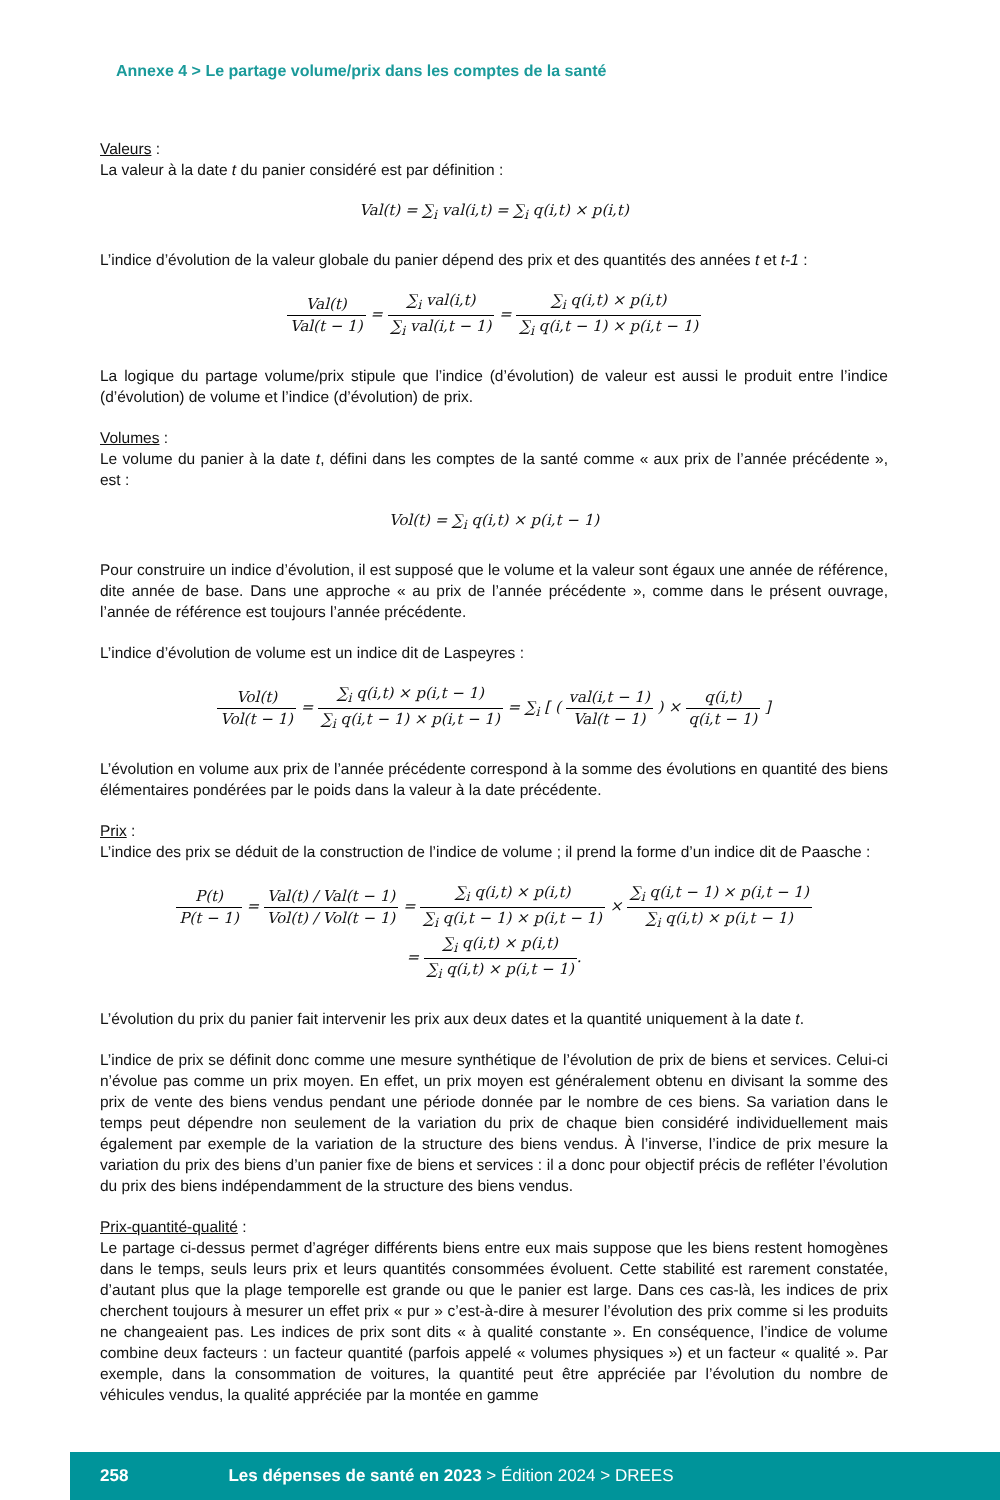Annexe 4 > Le partage volume/prix dans les comptes de la santé
Valeurs :
La valeur à la date t du panier considéré est par définition :
Val(t) = ∑<sub>i</sub> val(i,t) = ∑<sub>i</sub> q(i,t) × p(i,t)
L’indice d’évolution de la valeur globale du panier dépend des prix et des quantités des années t et t-1 :
Val(t) Val(t − 1) = ∑<sub>i</sub> val(i,t) ∑<sub>i</sub> val(i,t − 1) = ∑<sub>i</sub> q(i,t) × p(i,t) ∑<sub>i</sub> q(i,t − 1) × p(i,t − 1)
La logique du partage volume/prix stipule que l’indice (d’évolution) de valeur est aussi le produit entre l’indice (d’évolution) de volume et l’indice (d’évolution) de prix.
Volumes :
Le volume du panier à la date t, défini dans les comptes de la santé comme « aux prix de l’année précé­dente », est :
Vol(t) = ∑<sub>i</sub> q(i,t) × p(i,t − 1)
Pour construire un indice d’évolution, il est supposé que le volume et la valeur sont égaux une année de référence, dite année de base. Dans une approche « au prix de l’année précédente », comme dans le présent ouvrage, l’année de référence est toujours l’année précédente.
L’indice d’évolution de volume est un indice dit de Laspeyres :
Vol(t) Vol(t − 1) = ∑<sub>i</sub> q(i,t) × p(i,t − 1) ∑<sub>i</sub> q(i,t − 1) × p(i,t − 1) = ∑<sub>i</sub> [ ( val(i,t − 1) Val(t − 1) ) × q(i,t) q(i,t − 1) ]
L’évolution en volume aux prix de l’année précédente correspond à la somme des évolutions en quantité des biens élémentaires pondérées par le poids dans la valeur à la date précédente.
Prix :
L’indice des prix se déduit de la construction de l’indice de volume ; il prend la forme d’un indice dit de Paasche :
P(t) P(t − 1) = Val(t) / Val(t − 1) Vol(t) / Vol(t − 1) = ∑<sub>i</sub> q(i,t) × p(i,t) ∑<sub>i</sub> q(i,t − 1) × p(i,t − 1) × ∑<sub>i</sub> q(i,t − 1) × p(i,t − 1) ∑<sub>i</sub> q(i,t) × p(i,t − 1)
= ∑<sub>i</sub> q(i,t) × p(i,t) ∑<sub>i</sub> q(i,t) × p(i,t − 1).
L’évolution du prix du panier fait intervenir les prix aux deux dates et la quantité uniquement à la date t.
L’indice de prix se définit donc comme une mesure synthétique de l’évolution de prix de biens et services. Celui-ci n’évolue pas comme un prix moyen. En effet, un prix moyen est généralement obtenu en divisant la somme des prix de vente des biens vendus pendant une période donnée par le nombre de ces biens. Sa variation dans le temps peut dépendre non seulement de la variation du prix de chaque bien considéré indi­viduellement mais également par exemple de la variation de la structure des biens vendus. À l’inverse, l’indice de prix mesure la variation du prix des biens d’un panier fixe de biens et services : il a donc pour objectif précis de refléter l’évolution du prix des biens indépendamment de la structure des biens vendus.
Prix-quantité-qualité :
Le partage ci-dessus permet d’agréger différents biens entre eux mais suppose que les biens restent homo­gènes dans le temps, seuls leurs prix et leurs quantités consommées évoluent. Cette stabilité est rarement constatée, d’autant plus que la plage temporelle est grande ou que le panier est large. Dans ces cas-là, les indices de prix cherchent toujours à mesurer un effet prix « pur » c’est-à-dire à mesurer l’évolution des prix comme si les produits ne changeaient pas. Les indices de prix sont dits « à qualité constante ». En consé­quence, l’indice de volume combine deux facteurs : un facteur quantité (parfois appelé « volumes phy­siques ») et un facteur « qualité ». Par exemple, dans la consommation de voitures, la quantité peut être appréciée par l’évolution du nombre de véhicules vendus, la qualité appréciée par la montée en gamme
258 Les dépenses de santé en 2023 > Édition 2024 > DREES